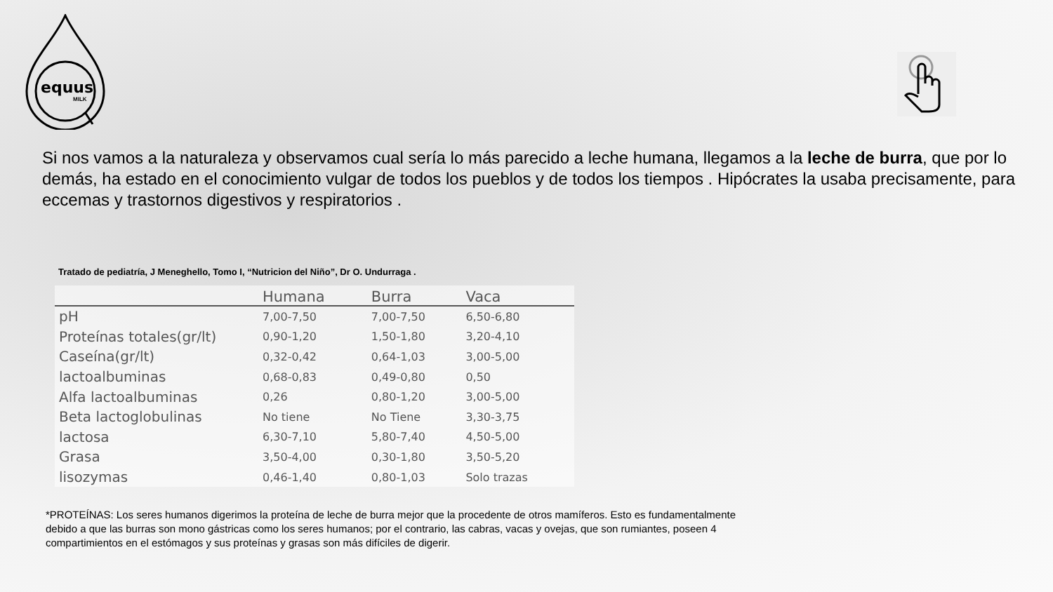equus
MILK
Si nos vamos a la naturaleza y observamos cual sería lo más parecido a leche humana, llegamos a la leche de burra, que por lo demás, ha estado en el conocimiento vulgar de todos los pueblos y de todos los tiempos . Hipócrates la usaba precisamente, para eccemas y trastornos digestivos y respiratorios .
Tratado de pediatría, J Meneghello, Tomo I, “Nutricion del Niño”, Dr O. Undurraga .
| | Humana | Burra | Vaca |
| --- | --- | --- | --- |
| pH | 7,00-7,50 | 7,00-7,50 | 6,50-6,80 |
| Proteínas totales(gr/lt) | 0,90-1,20 | 1,50-1,80 | 3,20-4,10 |
| Caseína(gr/lt) | 0,32-0,42 | 0,64-1,03 | 3,00-5,00 |
| lactoalbuminas | 0,68-0,83 | 0,49-0,80 | 0,50 |
| Alfa lactoalbuminas | 0,26 | 0,80-1,20 | 3,00-5,00 |
| Beta lactoglobulinas | No tiene | No Tiene | 3,30-3,75 |
| lactosa | 6,30-7,10 | 5,80-7,40 | 4,50-5,00 |
| Grasa | 3,50-4,00 | 0,30-1,80 | 3,50-5,20 |
| lisozymas | 0,46-1,40 | 0,80-1,03 | Solo trazas |
*PROTEÍNAS: Los seres humanos digerimos la proteína de leche de burra mejor que la procedente de otros mamíferos. Esto es fundamentalmente debido a que las burras son mono gástricas como los seres humanos; por el contrario, las cabras, vacas y ovejas, que son rumiantes, poseen 4 compartimientos en el estómagos y sus proteínas y grasas son más difíciles de digerir.